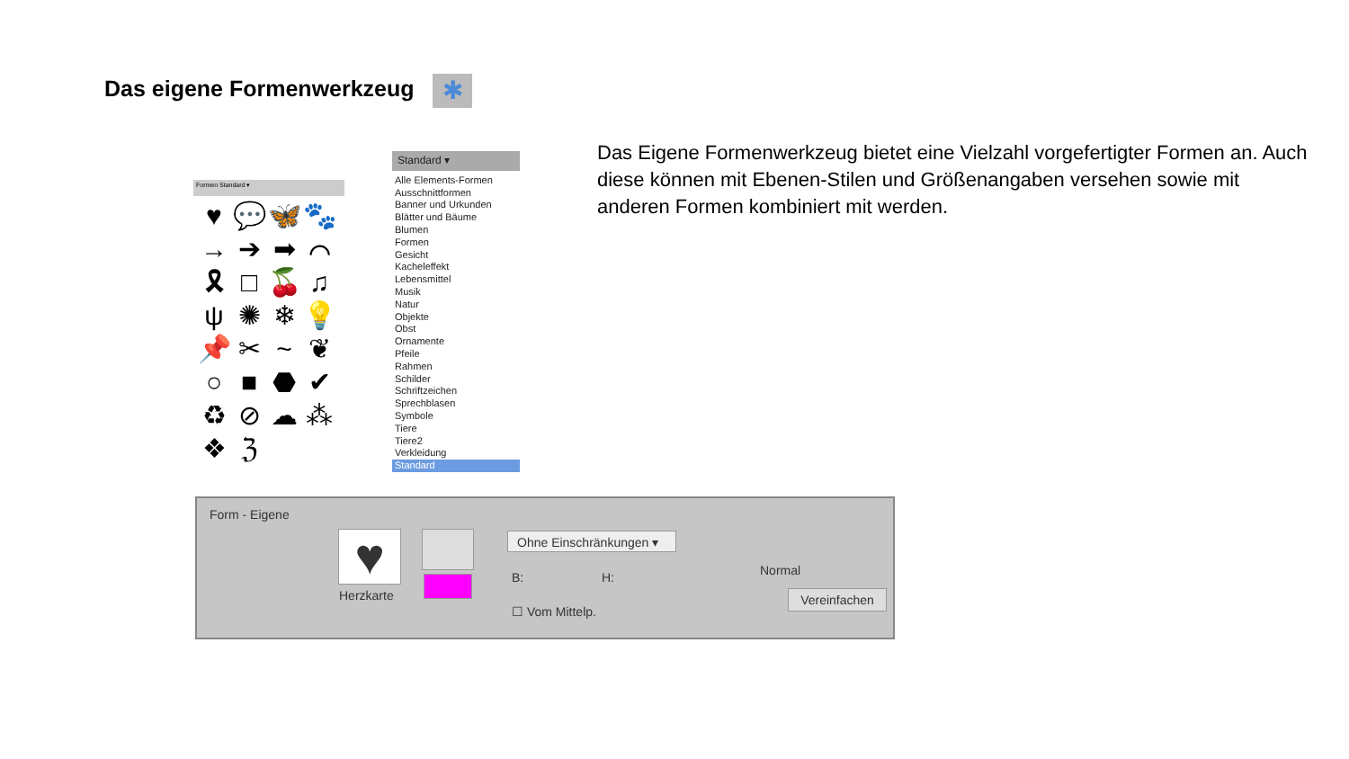Das eigene Formenwerkzeug ✱
Das Eigene Formenwerkzeug bietet eine Vielzahl vorgefertigter Formen an. Auch diese können mit Ebenen-Stilen und Größenangaben versehen sowie mit anderen Formen kombiniert mit werden.
Formen Standard ▾
♥ 💬 🦋 🐾 → ➔ ➡ ⌒ 🎗 □ 🍒 ♫ ψ ✺ ❄ 💡 📌 ✂ ~ ❦ ○ ■ ⬣ ✔ ♻ ⊘ ☁ ⁂ ❖ ℨ
Standard ▾
Alle Elements-Formen
Ausschnittformen
Banner und Urkunden
Blätter und Bäume
Blumen
Formen
Gesicht
Kacheleffekt
Lebensmittel
Musik
Natur
Objekte
Obst
Ornamente
Pfeile
Rahmen
Schilder
Schriftzeichen
Sprechblasen
Symbole
Tiere
Tiere2
Verkleidung
Standard
Form - Eigene
♥
Herzkarte
Ohne Einschränkungen ▾
B: H:
☐ Vom Mittelp.
Normal
Vereinfachen